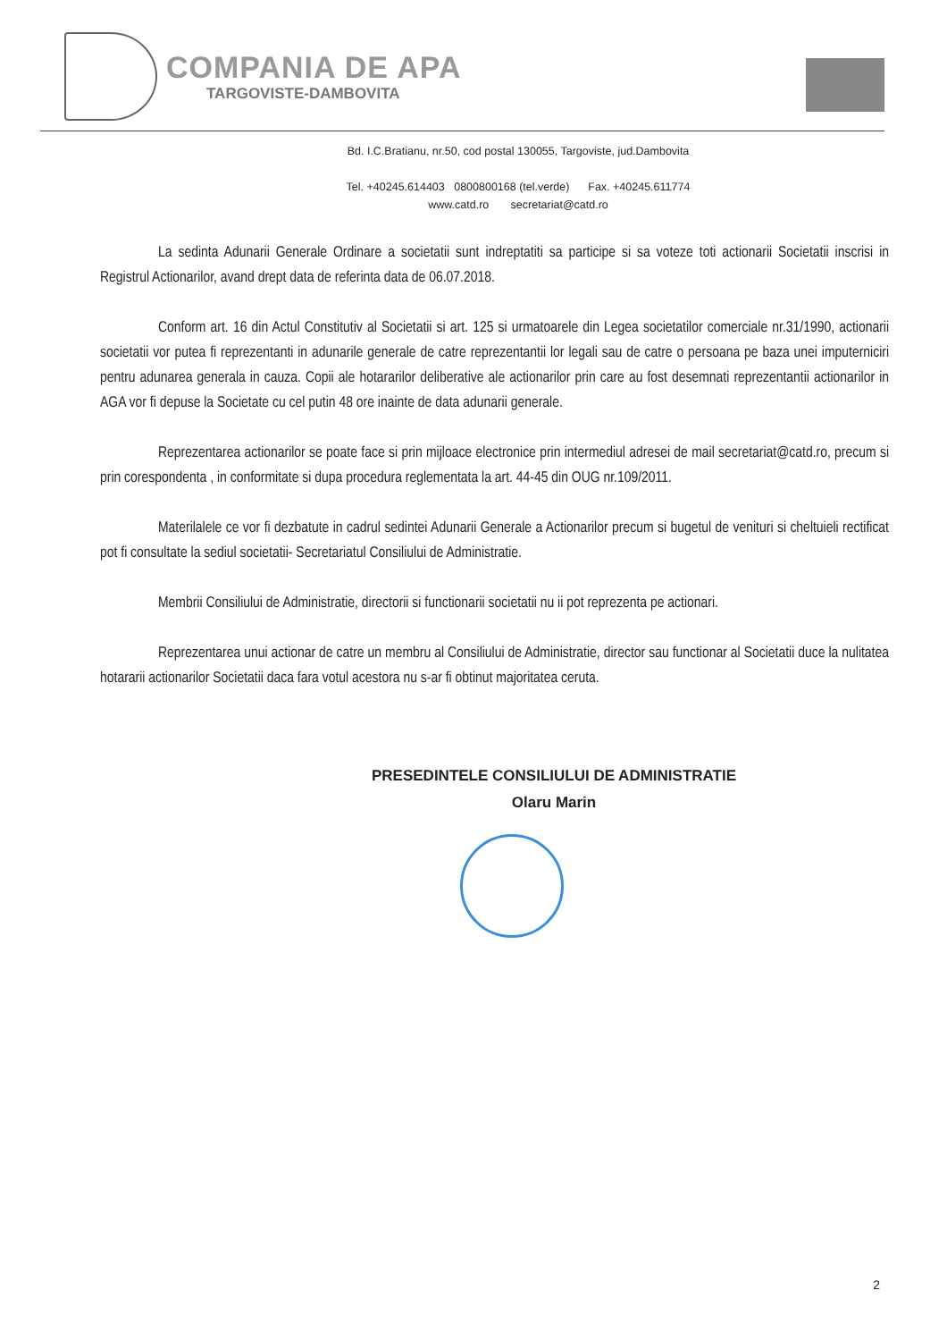COMPANIA DE APA
TARGOVISTE-DAMBOVITA
Bd. I.C.Bratianu, nr.50, cod postal 130055, Targoviste, jud.Dambovita
Tel. +40245.614403 0800800168 (tel.verde) Fax. +40245.611774
www.catd.ro secretariat@catd.ro
La sedinta Adunarii Generale Ordinare a societatii sunt indreptatiti sa participe si sa voteze toti actionarii Societatii inscrisi in Registrul Actionarilor, avand drept data de referinta data de 06.07.2018.
Conform art. 16 din Actul Constitutiv al Societatii si art. 125 si urmatoarele din Legea societatilor comerciale nr.31/1990, actionarii societatii vor putea fi reprezentanti in adunarile generale de catre reprezentantii lor legali sau de catre o persoana pe baza unei imputerniciri pentru adunarea generala in cauza. Copii ale hotararilor deliberative ale actionarilor prin care au fost desemnati reprezentantii actionarilor in AGA vor fi depuse la Societate cu cel putin 48 ore inainte de data adunarii generale.
Reprezentarea actionarilor se poate face si prin mijloace electronice prin intermediul adresei de mail secretariat@catd.ro, precum si prin corespondenta , in conformitate si dupa procedura reglementata la art. 44-45 din OUG nr.109/2011.
Materilalele ce vor fi dezbatute in cadrul sedintei Adunarii Generale a Actionarilor precum si bugetul de venituri si cheltuieli rectificat pot fi consultate la sediul societatii- Secretariatul Consiliului de Administratie.
Membrii Consiliului de Administratie, directorii si functionarii societatii nu ii pot reprezenta pe actionari.
Reprezentarea unui actionar de catre un membru al Consiliului de Administratie, director sau functionar al Societatii duce la nulitatea hotararii actionarilor Societatii daca fara votul acestora nu s-ar fi obtinut majoritatea ceruta.
PRESEDINTELE CONSILIULUI DE ADMINISTRATIE
Olaru Marin
2